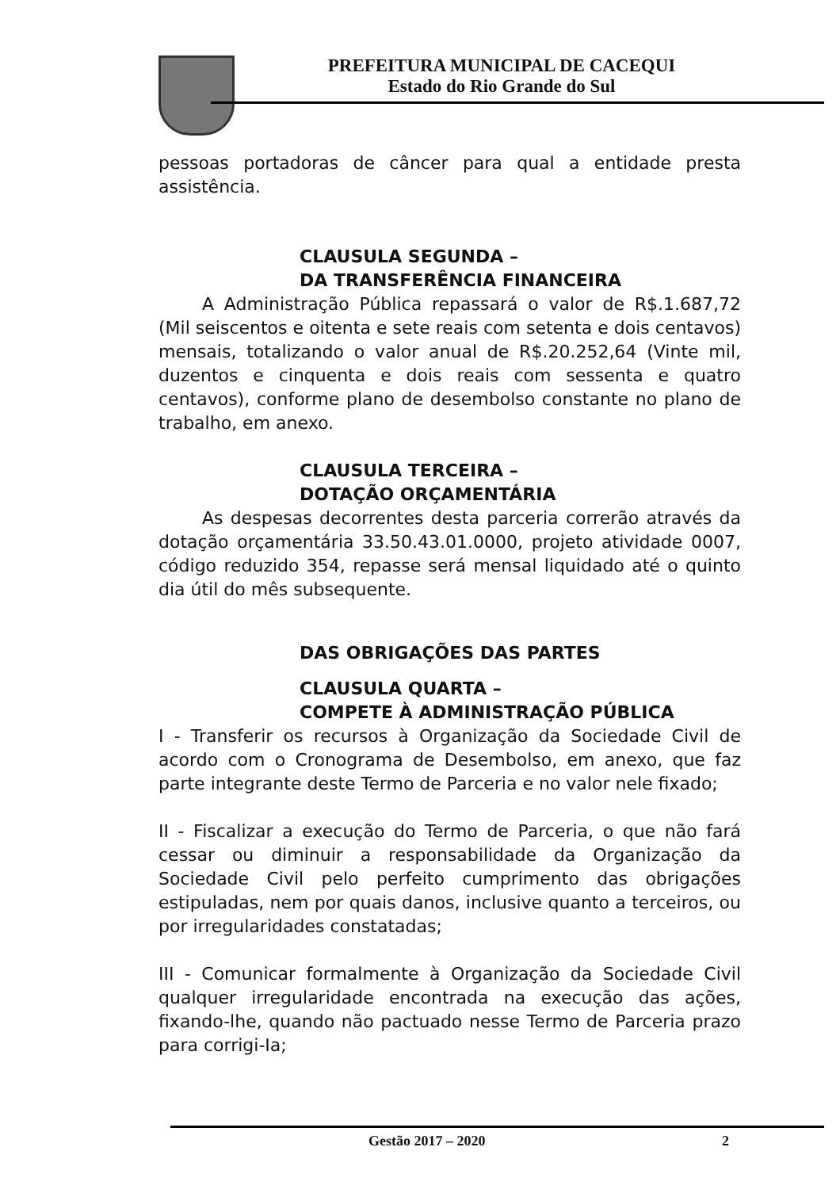PREFEITURA MUNICIPAL DE CACEQUI
Estado do Rio Grande do Sul
pessoas portadoras de câncer para qual a entidade presta assistência.
CLAUSULA SEGUNDA –
DA TRANSFERÊNCIA FINANCEIRA
A Administração Pública repassará o valor de R$.1.687,72 (Mil seiscentos e oitenta e sete reais com setenta e dois centavos) mensais, totalizando o valor anual de R$.20.252,64 (Vinte mil, duzentos e cinquenta e dois reais com sessenta e quatro centavos), conforme plano de desembolso constante no plano de trabalho, em anexo.
CLAUSULA TERCEIRA –
DOTAÇÃO ORÇAMENTÁRIA
As despesas decorrentes desta parceria correrão através da dotação orçamentária 33.50.43.01.0000, projeto atividade 0007, código reduzido 354, repasse será mensal liquidado até o quinto dia útil do mês subsequente.
DAS OBRIGAÇÕES DAS PARTES
CLAUSULA QUARTA –
COMPETE À ADMINISTRAÇÃO PÚBLICA
I - Transferir os recursos à Organização da Sociedade Civil de acordo com o Cronograma de Desembolso, em anexo, que faz parte integrante deste Termo de Parceria e no valor nele fixado;
II - Fiscalizar a execução do Termo de Parceria, o que não fará cessar ou diminuir a responsabilidade da Organização da Sociedade Civil pelo perfeito cumprimento das obrigações estipuladas, nem por quais danos, inclusive quanto a terceiros, ou por irregularidades constatadas;
III - Comunicar formalmente à Organização da Sociedade Civil qualquer irregularidade encontrada na execução das ações, fixando-lhe, quando não pactuado nesse Termo de Parceria prazo para corrigi-Ia;
Gestão 2017 – 2020 2